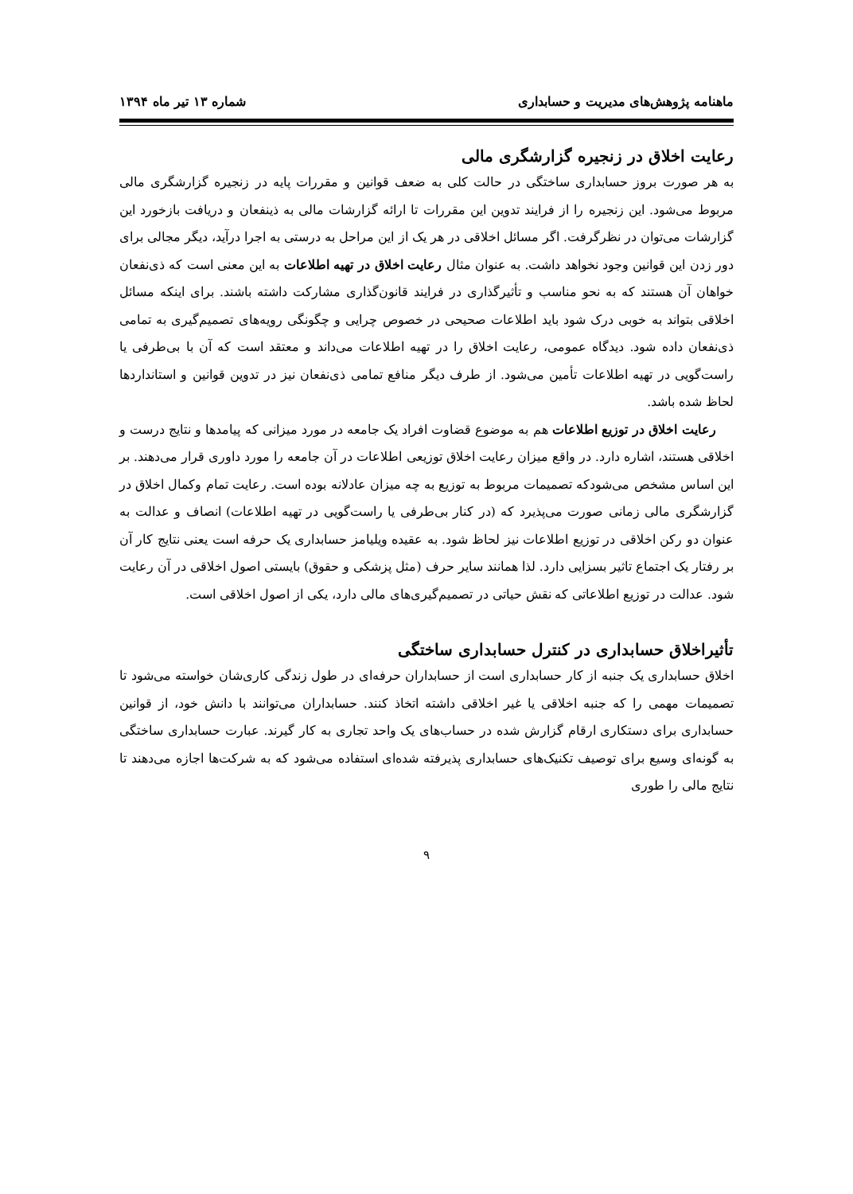ماهنامه پژوهش‌های مدیریت و حسابداری شماره ۱۳ تیر ماه ۱۳۹۴
رعایت اخلاق در زنجیره گزارشگری مالی
به هر صورت بروز حسابداری ساختگی در حالت کلی به ضعف قوانین و مقررات پایه در زنجیره گزارشگری مالی مربوط می‌شود. این زنجیره را از فرایند تدوین این مقررات تا ارائه گزارشات مالی به ذینفعان و دریافت بازخورد این گزارشات می‌توان در نظرگرفت. اگر مسائل اخلاقی در هر یک از این مراحل به درستی به اجرا درآید، دیگر مجالی برای دور زدن این قوانین وجود نخواهد داشت. به عنوان مثال رعایت اخلاق در تهیه اطلاعات به این معنی است که ذی‌نفعان خواهان آن هستند که به نحو مناسب و تأثیرگذاری در فرایند قانون‌گذاری مشارکت داشته باشند. برای اینکه مسائل اخلاقی بتواند به خوبی درک شود باید اطلاعات صحیحی در خصوص چرایی و چگونگی رویه‌های تصمیم‌گیری به تمامی ذی‌نفعان داده شود. دیدگاه عمومی، رعایت اخلاق را در تهیه اطلاعات می‌داند و معتقد است که آن با بی‌طرفی یا راست‌گویی در تهیه اطلاعات تأمین می‌شود. از طرف دیگر منافع تمامی ذی‌نفعان نیز در تدوین قوانین و استانداردها لحاظ شده باشد.
رعایت اخلاق در توزیع اطلاعات هم به موضوع قضاوت افراد یک جامعه در مورد میزانی که پیامدها و نتایج درست و اخلاقی هستند، اشاره دارد. در واقع میزان رعایت اخلاق توزیعی اطلاعات در آن جامعه را مورد داوری قرار می‌دهند. بر این اساس مشخص می‌شودکه تصمیمات مربوط به توزیع به چه میزان عادلانه بوده است. رعایت تمام وکمال اخلاق در گزارشگری مالی زمانی صورت می‌پذیرد که (در کنار بی‌طرفی یا راست‌گویی در تهیه اطلاعات) انصاف و عدالت به عنوان دو رکن اخلاقی در توزیع اطلاعات نیز لحاظ شود. به عقیده ویلیامز حسابداری یک حرفه است یعنی نتایج کار آن بر رفتار یک اجتماع تاثیر بسزایی دارد. لذا همانند سایر حرف (مثل پزشکی و حقوق) بایستی اصول اخلاقی در آن رعایت شود. عدالت در توزیع اطلاعاتی که نقش حیاتی در تصمیم‌گیری‌های مالی دارد، یکی از اصول اخلاقی است.
تأثیراخلاق حسابداری در کنترل حسابداری ساختگی
اخلاق حسابداری یک جنبه از کار حسابداری است از حسابداران حرفه‌ای در طول زندگی کاری‌شان خواسته می‌شود تا تصمیمات مهمی را که جنبه اخلاقی یا غیر اخلاقی داشته اتخاذ کنند. حسابداران می‌توانند با دانش خود، از قوانین حسابداری برای دستکاری ارقام گزارش شده در حساب‌های یک واحد تجاری به کار گیرند. عبارت حسابداری ساختگی به گونه‌ای وسیع برای توصیف تکنیک‌های حسابداری پذیرفته شده‌ای استفاده می‌شود که به شرکت‌ها اجازه می‌دهند تا نتایج مالی را طوری
۹